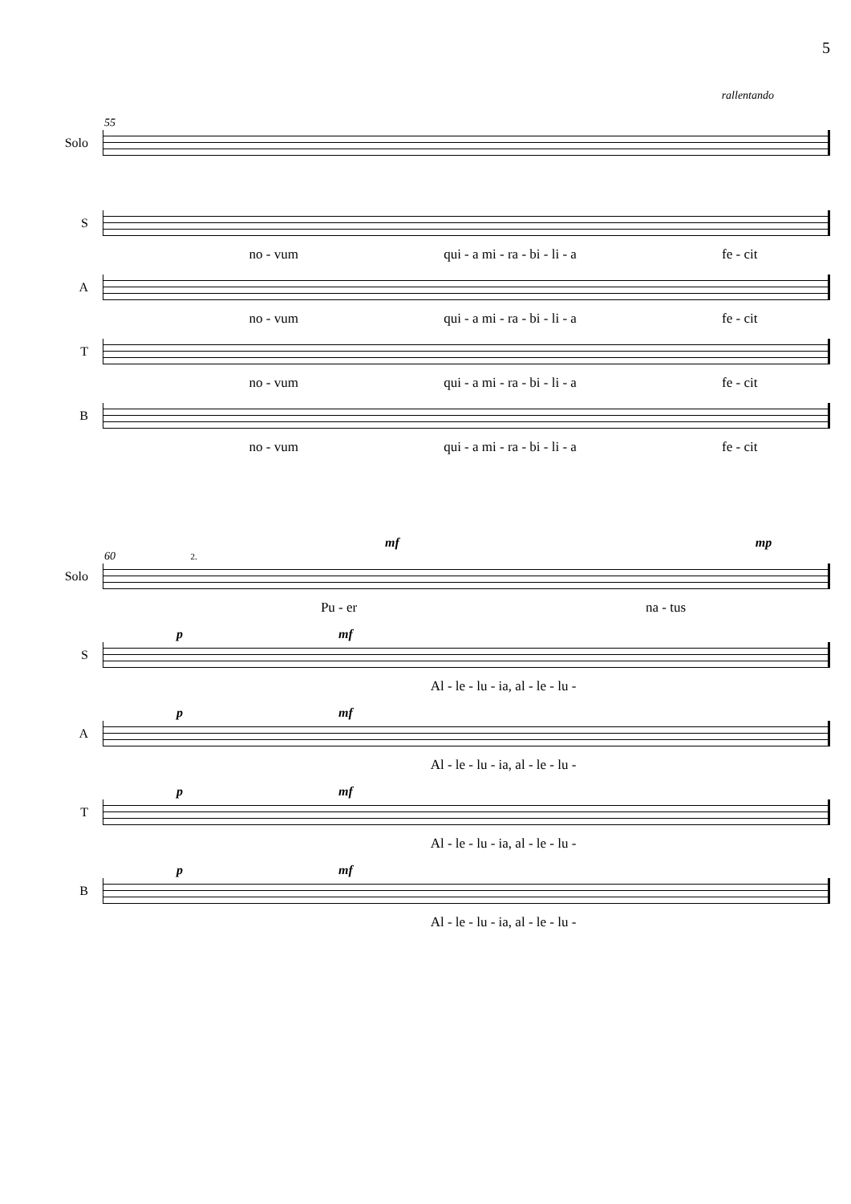5
rallentando
55
Solo
S
no - vum qui - a mi - ra - bi - li - a fe - cit
A
no - vum qui - a mi - ra - bi - li - a fe - cit
T
no - vum qui - a mi - ra - bi - li - a fe - cit
B
no - vum qui - a mi - ra - bi - li - a fe - cit
mf mp
60 2.
Solo
Pu - er na - tus
p mf
S
Al - le - lu - ia, al - le - lu -
p mf
A
Al - le - lu - ia, al - le - lu -
p mf
T
Al - le - lu - ia, al - le - lu -
p mf
B
Al - le - lu - ia, al - le - lu -